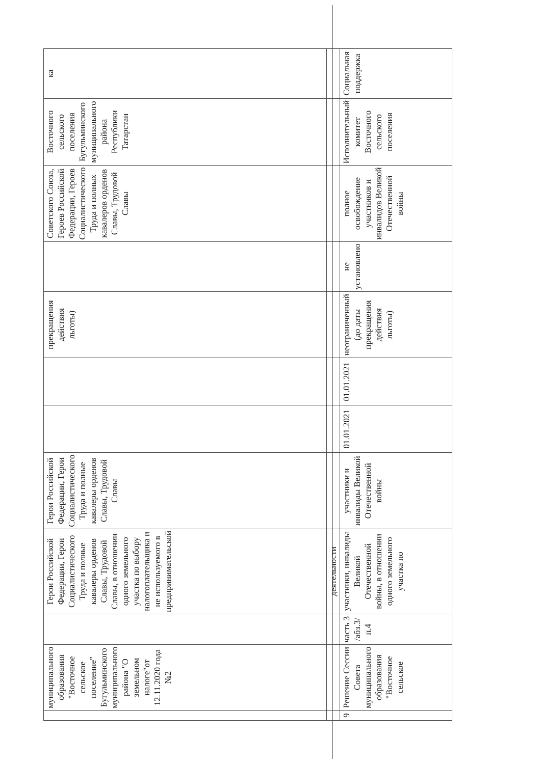| | муниципального образования "Восточное сельское поселение" Бугульминского муниципального района "О земельном налоге"от 12.11.2020 года №2 | | Герои Российской Федерации, Герои Социалистического Труда и полные кавалеры орденов Славы, Трудовой Славы, в отношении одного земельного участка по выбору налогоплательщика и не используемого в предпринимательской | Герои Российской Федерации, Герои Социалистического Труда и полные кавалеры орденов Славы, Трудовой Славы | | | прекращения действия льготы) | | Советского Союза, Героев Российской Федерации, Героев Социалистического Труда и полных кавалеров орденов Славы, Трудовой Славы | Восточного сельского поселения Бугульминского муниципального района Республики Татарстан | ка |
| | | | деятельности | | | | | | | | |
| 9 | Решение Сессии Совета муниципального образования "Восточное сельское | часть 3 /абз.3/п.4 | участники, инвалиды Великой Отечественной войны, в отношении одного земельного участка по | участники и инвалиды Великой Отечественной войны | 01.01.2021 | 01.01.2021 | неограниченный (до даты прекращения действия льготы) | не установлено | полное освобождение участников и инвалидов Великой Отечественной войны | Исполнительный комитет Восточного сельского поселения | Социальная поддержка |